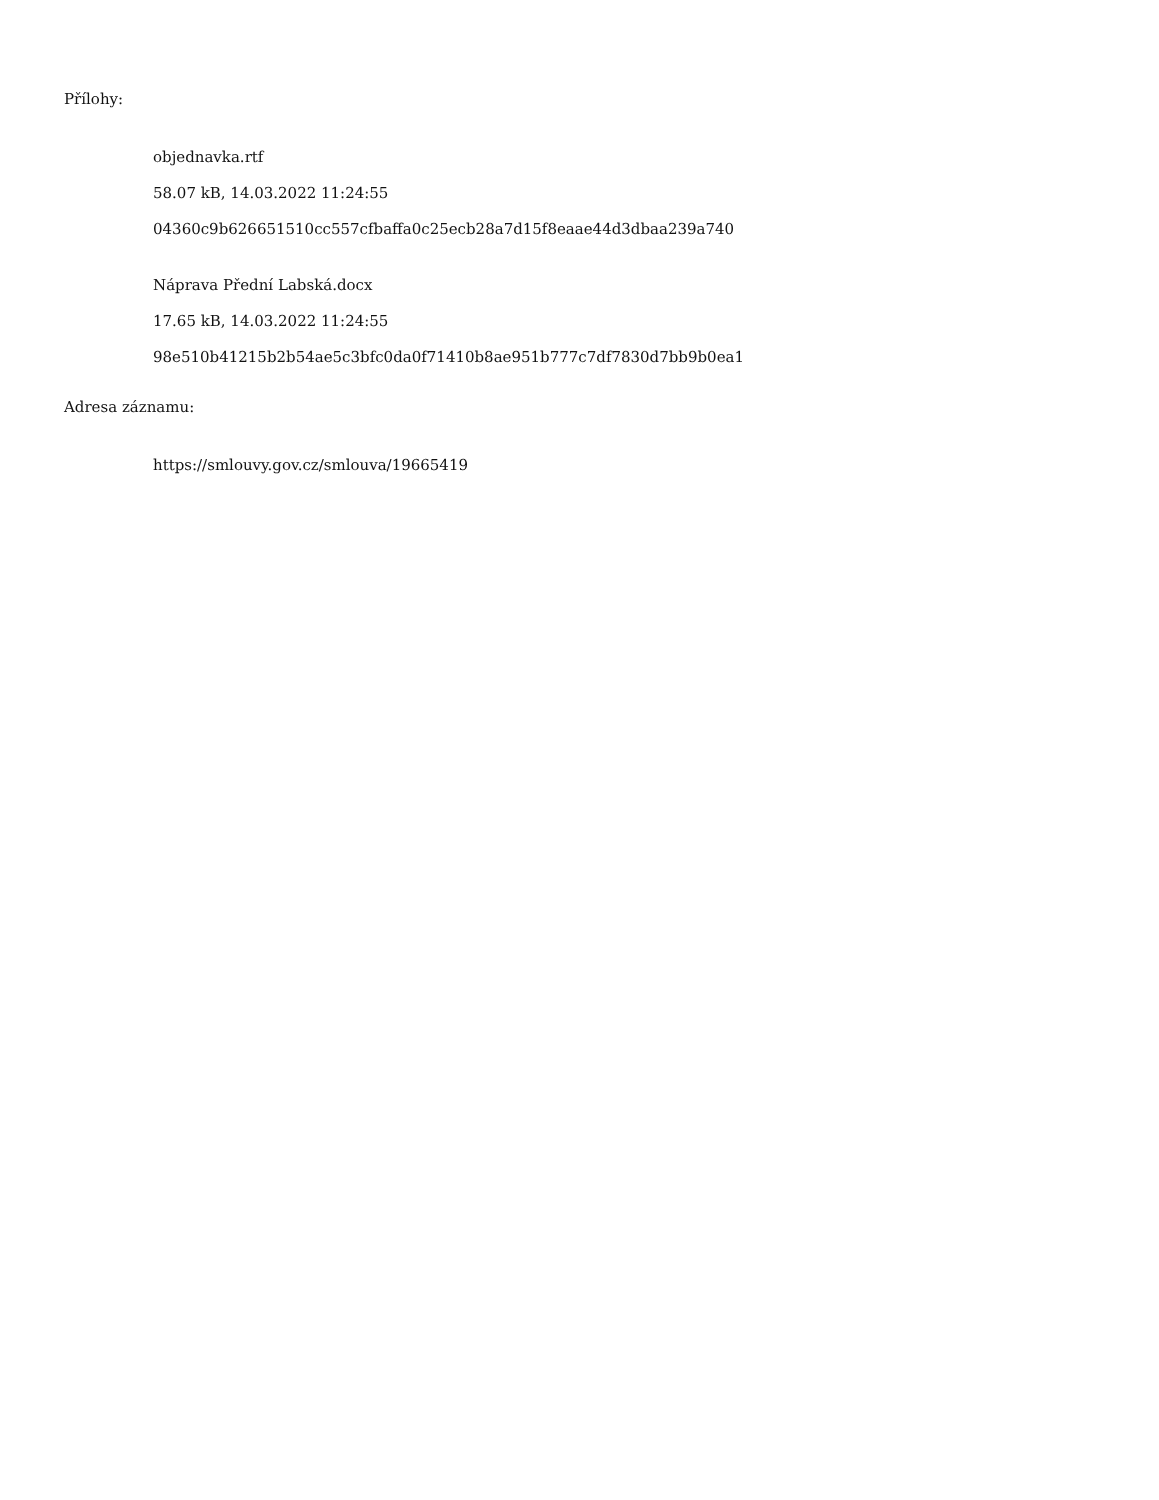Přílohy:
objednavka.rtf
58.07 kB, 14.03.2022 11:24:55
04360c9b626651510cc557cfbaffa0c25ecb28a7d15f8eaae44d3dbaa239a740
Náprava Přední Labská.docx
17.65 kB, 14.03.2022 11:24:55
98e510b41215b2b54ae5c3bfc0da0f71410b8ae951b777c7df7830d7bb9b0ea1
Adresa záznamu:
https://smlouvy.gov.cz/smlouva/19665419